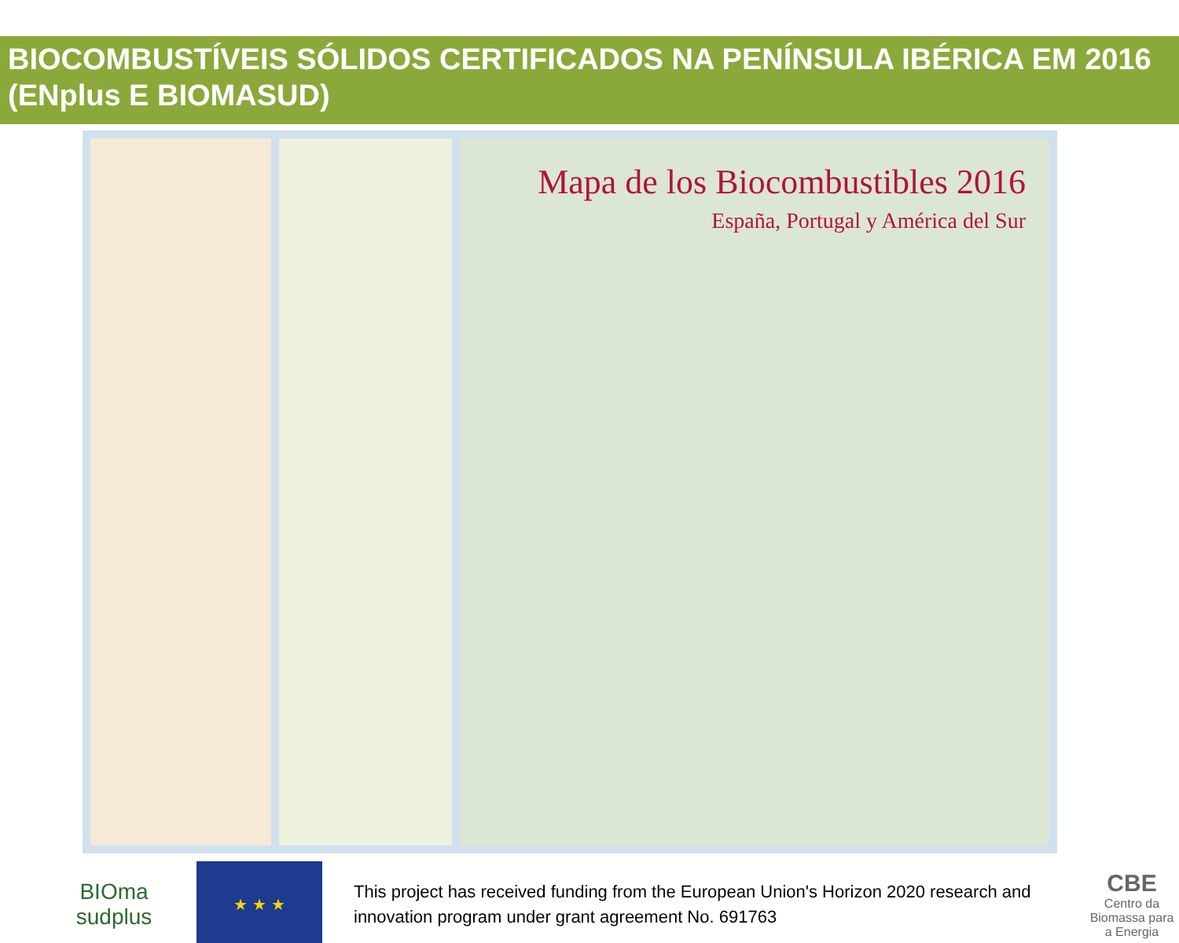BIOCOMBUSTÍVEIS SÓLIDOS CERTIFICADOS NA PENÍNSULA IBÉRICA EM 2016 (ENplus E BIOMASUD)
Mapa de los Biocombustibles 2016
España, Portugal y América del Sur
BIOma
sudplus
★ ★ ★
This project has received funding from the European Union's Horizon 2020 research and innovation program under grant agreement No. 691763
CBE
Centro da Biomassa para a Energia